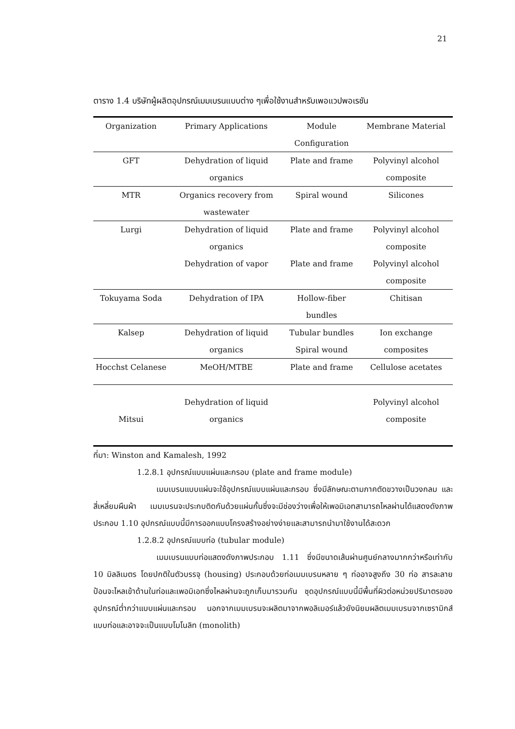21
ตาราง 1.4 บริษัทผู้ผลิตอุปกรณ์เมมเบรนแบบต่าง ๆเพื่อใช้งานสำหรับเพอแวปพอเรชัน
| Organization | Primary Applications | Module Configuration | Membrane Material |
| --- | --- | --- | --- |
| GFT | Dehydration of liquid organics | Plate and frame | Polyvinyl alcohol composite |
| MTR | Organics recovery from wastewater | Spiral wound | Silicones |
| Lurgi | Dehydration of liquid organics Dehydration of vapor | Plate and frame Plate and frame | Polyvinyl alcohol composite Polyvinyl alcohol composite |
| Tokuyama Soda | Dehydration of IPA | Hollow-fiber bundles | Chitisan |
| Kalsep | Dehydration of liquid organics | Tubular bundles Spiral wound | Ion exchange composites |
| Hocchst Celanese | MeOH/MTBE | Plate and frame | Cellulose acetates |
| Mitsui | Dehydration of liquid organics | | Polyvinyl alcohol composite |
ที่มา: Winston and Kamalesh, 1992
1.2.8.1 อุปกรณ์แบบแผ่นและกรอบ (plate and frame module)
เมมเบรนแบบแผ่นจะใช้อุปกรณ์แบบแผ่นและกรอบ ซึ่งมีลักษณะตามภาคตัดขวางเป็นวงกลม และสี่เหลี่ยมผืนผ้า เมมเบรนจะประกบติดกันด้วยแผ่นกั้นซึ่งจะมีช่องว่างเพื่อให้เพอมิเอทสามารถไหลผ่านได้แสดงดังภาพประกอบ 1.10 อุปกรณ์แบบนี้มีการออกแบบโครงสร้างอย่างง่ายและสามารถนำมาใช้งานได้สะดวก
1.2.8.2 อุปกรณ์แบบท่อ (tubular module)
เมมเบรนแบบท่อแสดงดังภาพประกอบ 1.11 ซึ่งมีขนาดเส้นผ่านศูนย์กลางมากกว่าหรือเท่ากับ 10 มิลลิเมตร โดยปกติในตัวบรรจุ (housing) ประกอบด้วยท่อเมมเบรนหลาย ๆ ท่ออาจสูงถึง 30 ท่อ สารละลายป้อนจะไหลเข้าด้านในท่อและเพอมิเอทซึ่งไหลผ่านจะถูกเก็บมารวมกัน ชุดอุปกรณ์แบบนี้มีพื้นที่ผิวต่อหน่วยปริมาตรของอุปกรณ์ต่ำกว่าแบบแผ่นและกรอบ นอกจากเมมเบรนจะผลิตมาจากพอลิเมอร์แล้วยังนิยมผลิตเมมเบรนจากเซรามิกส์แบบท่อและอาจจะเป็นแบบโมโนลิท (monolith)